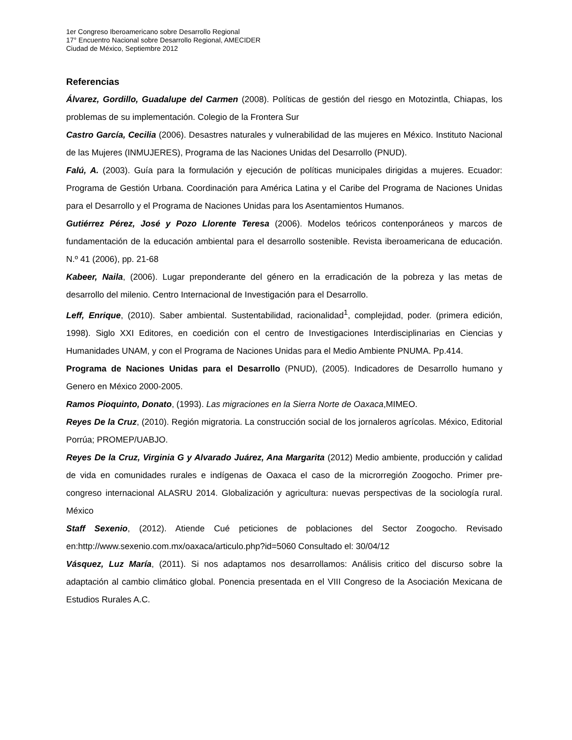1er Congreso Iberoamericano sobre Desarrollo Regional
17° Encuentro Nacional sobre Desarrollo Regional, AMECIDER
Ciudad de México, Septiembre 2012
Referencias
Álvarez, Gordillo, Guadalupe del Carmen (2008). Políticas de gestión del riesgo en Motozintla, Chiapas, los problemas de su implementación. Colegio de la Frontera Sur
Castro García, Cecilia (2006). Desastres naturales y vulnerabilidad de las mujeres en México. Instituto Nacional de las Mujeres (INMUJERES), Programa de las Naciones Unidas del Desarrollo (PNUD).
Falú, A. (2003). Guía para la formulación y ejecución de políticas municipales dirigidas a mujeres. Ecuador: Programa de Gestión Urbana. Coordinación para América Latina y el Caribe del Programa de Naciones Unidas para el Desarrollo y el Programa de Naciones Unidas para los Asentamientos Humanos.
Gutiérrez Pérez, José y Pozo Llorente Teresa (2006). Modelos teóricos contenporáneos y marcos de fundamentación de la educación ambiental para el desarrollo sostenible. Revista iberoamericana de educación. N.º 41 (2006), pp. 21-68
Kabeer, Naila, (2006). Lugar preponderante del género en la erradicación de la pobreza y las metas de desarrollo del milenio. Centro Internacional de Investigación para el Desarrollo.
Leff, Enrique, (2010). Saber ambiental. Sustentabilidad, racionalidad<sup>1</sup>, complejidad, poder. (primera edición, 1998). Siglo XXI Editores, en coedición con el centro de Investigaciones Interdisciplinarias en Ciencias y Humanidades UNAM, y con el Programa de Naciones Unidas para el Medio Ambiente PNUMA. Pp.414.
Programa de Naciones Unidas para el Desarrollo (PNUD), (2005). Indicadores de Desarrollo humano y Genero en México 2000-2005.
Ramos Pioquinto, Donato, (1993). Las migraciones en la Sierra Norte de Oaxaca,MIMEO.
Reyes De la Cruz, (2010). Región migratoria. La construcción social de los jornaleros agrícolas. México, Editorial Porrúa; PROMEP/UABJO.
Reyes De la Cruz, Virginia G y Alvarado Juárez, Ana Margarita (2012) Medio ambiente, producción y calidad de vida en comunidades rurales e indígenas de Oaxaca el caso de la microrregión Zoogocho. Primer pre-congreso internacional ALASRU 2014. Globalización y agricultura: nuevas perspectivas de la sociología rural. México
Staff Sexenio, (2012). Atiende Cué peticiones de poblaciones del Sector Zoogocho. Revisado en:http://www.sexenio.com.mx/oaxaca/articulo.php?id=5060 Consultado el: 30/04/12
Vásquez, Luz María, (2011). Si nos adaptamos nos desarrollamos: Análisis critico del discurso sobre la adaptación al cambio climático global. Ponencia presentada en el VIII Congreso de la Asociación Mexicana de Estudios Rurales A.C.